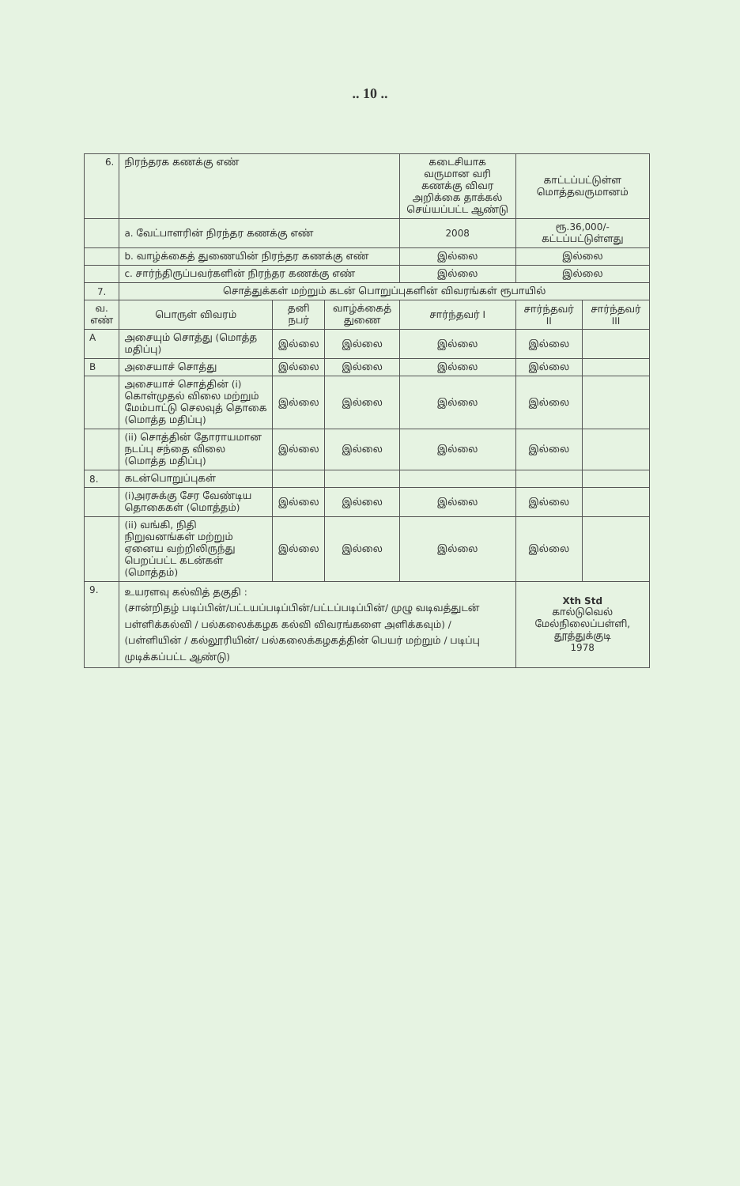.. 10 ..
| 6. | நிரந்தரக கணக்கு எண் | | | கடைசியாக வருமான வரி கணக்கு விவர அறிக்கை தாக்கல் செய்யப்பட்ட ஆண்டு | காட்டப்பட்டுள்ள மொத்தவருமானம் | |
| | a. வேட்பாளரின் நிரந்தர கணக்கு எண் | | | 2008 | ரூ.36,000/- கட்டப்பட்டுள்ளது | |
| | b. வாழ்க்கைத் துணையின் நிரந்தர கணக்கு எண் | | | இல்லை | இல்லை | |
| | c. சார்ந்திருப்பவர்களின் நிரந்தர கணக்கு எண் | | | இல்லை | இல்லை | |
| 7. | சொத்துக்கள் மற்றும் கடன் பொறுப்புகளின் விவரங்கள் ரூபாயில் | | | | | |
| வ. எண் | பொருள் விவரம் | தனி நபர் | வாழ்க்கைத் துணை | சார்ந்தவர் I | சார்ந்தவர் II | சார்ந்தவர் III |
| A | அசையும் சொத்து (மொத்த மதிப்பு) | இல்லை | இல்லை | இல்லை | இல்லை | |
| B | அசையாச் சொத்து | இல்லை | இல்லை | இல்லை | இல்லை | |
| | அசையாச் சொத்தின் (i) கொள்முதல் விலை மற்றும் மேம்பாட்டு செலவுத் தொகை (மொத்த மதிப்பு) | இல்லை | இல்லை | இல்லை | இல்லை | |
| | (ii) சொத்தின் தோராயமான நடப்பு சந்தை விலை (மொத்த மதிப்பு) | இல்லை | இல்லை | இல்லை | இல்லை | |
| 8. | கடன்பொறுப்புகள் | | | | | |
| | (i)அரசுக்கு சேர வேண்டிய தொகைகள் (மொத்தம்) | இல்லை | இல்லை | இல்லை | இல்லை | |
| | (ii) வங்கி, நிதி நிறுவனங்கள் மற்றும் ஏனைய வற்றிலிருந்து பெறப்பட்ட கடன்கள் (மொத்தம்) | இல்லை | இல்லை | இல்லை | இல்லை | |
| 9. | உயரளவு கல்வித் தகுதி : (சான்றிதழ் படிப்பின்/பட்டயப்படிப்பின்/பட்டப்படிப்பின்/ முழு வடிவத்துடன் பள்ளிக்கல்வி / பல்கலைக்கழக கல்வி விவரங்களை அளிக்கவும்) / (பள்ளியின் / கல்லூரியின்/ பல்கலைக்கழகத்தின் பெயர் மற்றும் / படிப்பு முடிக்கப்பட்ட ஆண்டு) | | | | Xth Std கால்டுவெல் மேல்நிலைப்பள்ளி, தூத்துக்குடி 1978 | |